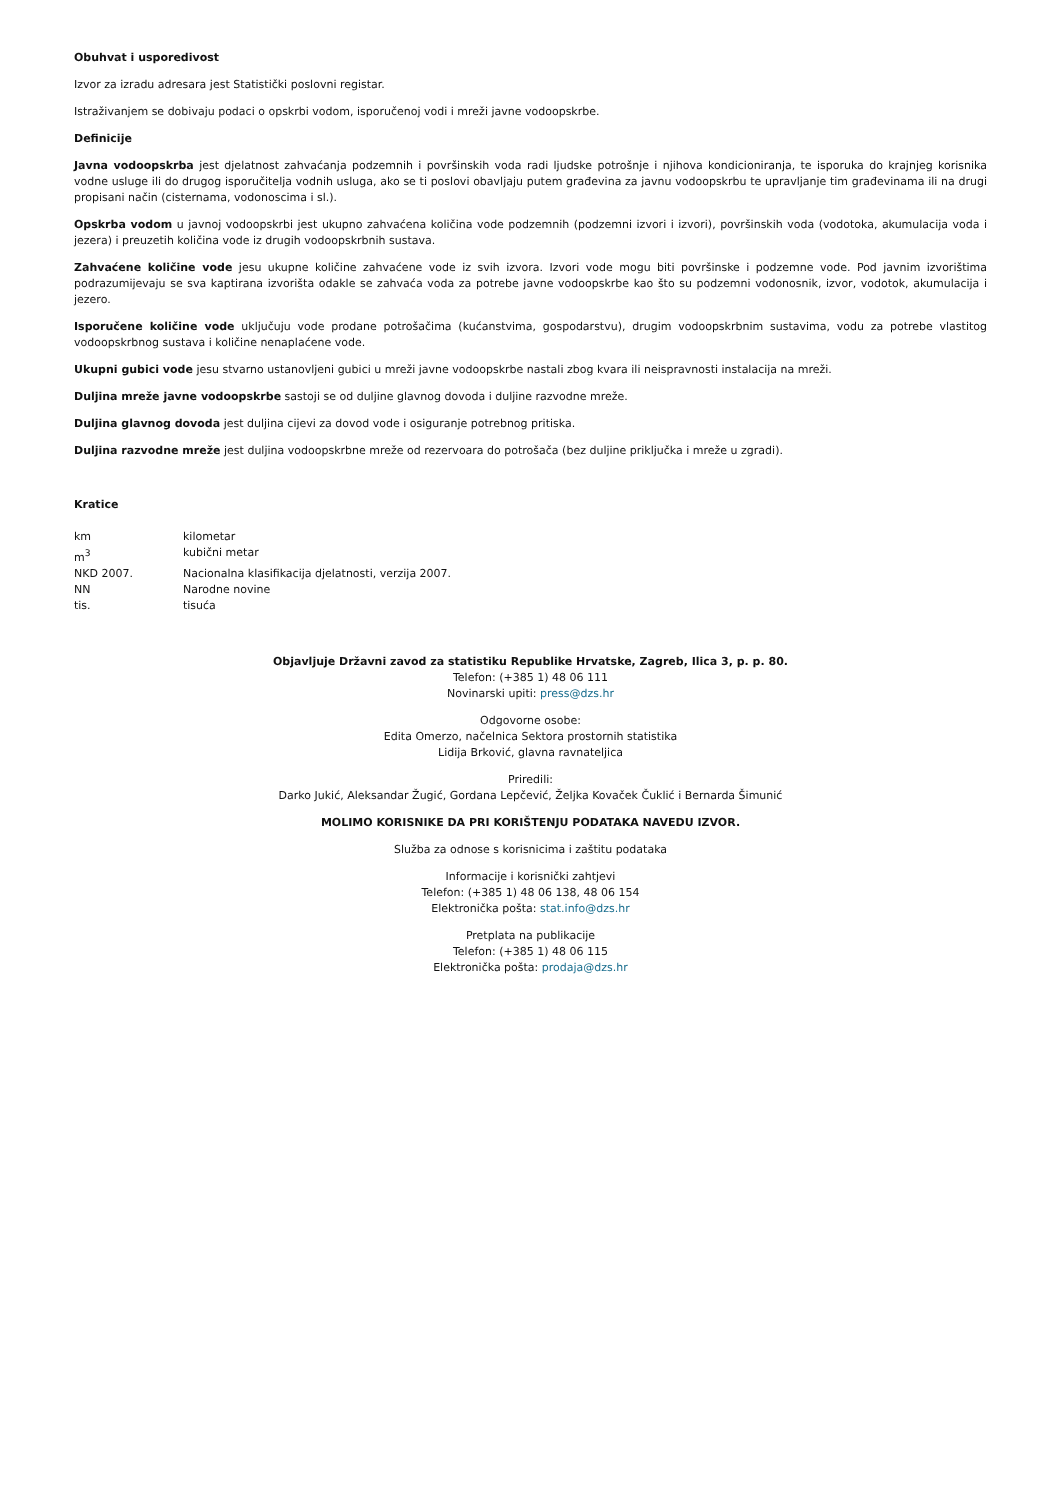Obuhvat i usporedivost
Izvor za izradu adresara jest Statistički poslovni registar.
Istraživanjem se dobivaju podaci o opskrbi vodom, isporučenoj vodi i mreži javne vodoopskrbe.
Definicije
Javna vodoopskrba jest djelatnost zahvaćanja podzemnih i površinskih voda radi ljudske potrošnje i njihova kondicioniranja, te isporuka do krajnjeg korisnika vodne usluge ili do drugog isporučitelja vodnih usluga, ako se ti poslovi obavljaju putem građevina za javnu vodoopskrbu te upravljanje tim građevinama ili na drugi propisani način (cisternama, vodonoscima i sl.).
Opskrba vodom u javnoj vodoopskrbi jest ukupno zahvaćena količina vode podzemnih (podzemni izvori i izvori), površinskih voda (vodotoka, akumulacija voda i jezera) i preuzetih količina vode iz drugih vodoopskrbnih sustava.
Zahvaćene količine vode jesu ukupne količine zahvaćene vode iz svih izvora. Izvori vode mogu biti površinske i podzemne vode. Pod javnim izvorištima podrazumijevaju se sva kaptirana izvorišta odakle se zahvaća voda za potrebe javne vodoopskrbe kao što su podzemni vodonosnik, izvor, vodotok, akumulacija i jezero.
Isporučene količine vode uključuju vode prodane potrošačima (kućanstvima, gospodarstvu), drugim vodoopskrbnim sustavima, vodu za potrebe vlastitog vodoopskrbnog sustava i količine nenaplaćene vode.
Ukupni gubici vode jesu stvarno ustanovljeni gubici u mreži javne vodoopskrbe nastali zbog kvara ili neispravnosti instalacija na mreži.
Duljina mreže javne vodoopskrbe sastoji se od duljine glavnog dovoda i duljine razvodne mreže.
Duljina glavnog dovoda jest duljina cijevi za dovod vode i osiguranje potrebnog pritiska.
Duljina razvodne mreže jest duljina vodoopskrbne mreže od rezervoara do potrošača (bez duljine priključka i mreže u zgradi).
Kratice
| km | kilometar |
| m<sup>3</sup> | kubični metar |
| NKD 2007. | Nacionalna klasifikacija djelatnosti, verzija 2007. |
| NN | Narodne novine |
| tis. | tisuća |
Objavljuje Državni zavod za statistiku Republike Hrvatske, Zagreb, Ilica 3, p. p. 80.
Telefon: (+385 1) 48 06 111
Novinarski upiti: press@dzs.hr
Odgovorne osobe:
Edita Omerzo, načelnica Sektora prostornih statistika
Lidija Brković, glavna ravnateljica
Priredili:
Darko Jukić, Aleksandar Žugić, Gordana Lepčević, Željka Kovaček Čuklić i Bernarda Šimunić
MOLIMO KORISNIKE DA PRI KORIŠTENJU PODATAKA NAVEDU IZVOR.
Služba za odnose s korisnicima i zaštitu podataka
Informacije i korisnički zahtjevi
Telefon: (+385 1) 48 06 138, 48 06 154
Elektronička pošta: stat.info@dzs.hr
Pretplata na publikacije
Telefon: (+385 1) 48 06 115
Elektronička pošta: prodaja@dzs.hr